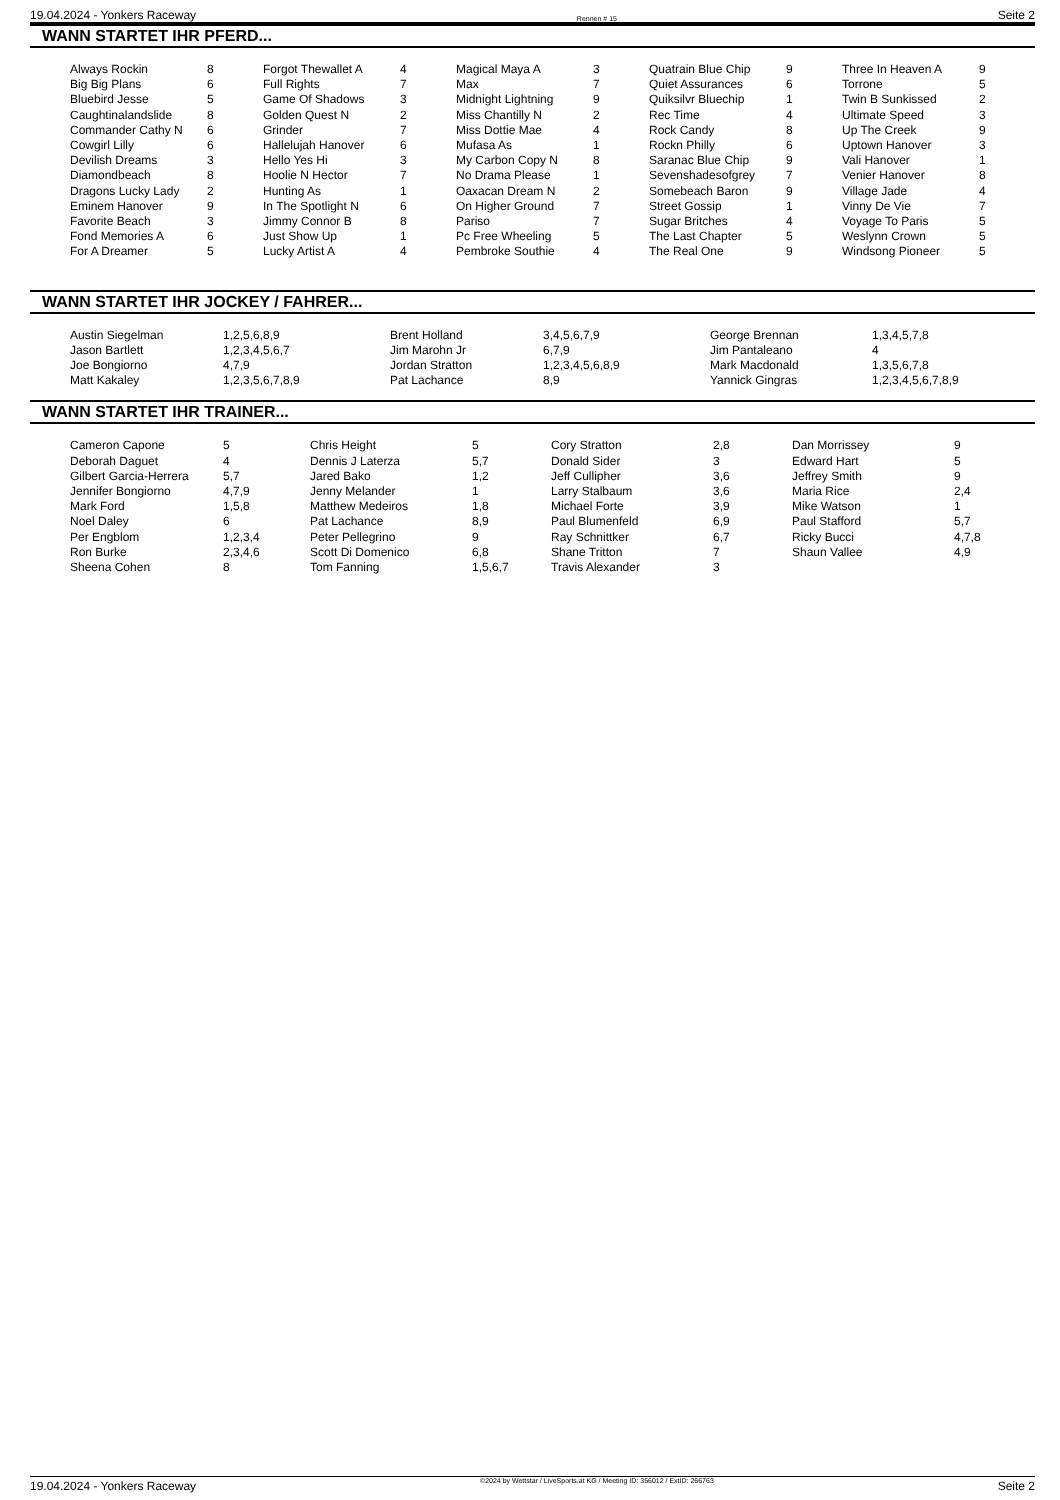19.04.2024 - Yonkers Raceway Rennen # 15 Seite 2
WANN STARTET IHR PFERD...
| Always Rockin | 8 | Forgot Thewallet A | 4 | Magical Maya A | 3 | Quatrain Blue Chip | 9 | Three In Heaven A | 9 |
| Big Big Plans | 6 | Full Rights | 7 | Max | 7 | Quiet Assurances | 6 | Torrone | 5 |
| Bluebird Jesse | 5 | Game Of Shadows | 3 | Midnight Lightning | 9 | Quiksilvr Bluechip | 1 | Twin B Sunkissed | 2 |
| Caughtinalandslide | 8 | Golden Quest N | 2 | Miss Chantilly N | 2 | Rec Time | 4 | Ultimate Speed | 3 |
| Commander Cathy N | 6 | Grinder | 7 | Miss Dottie Mae | 4 | Rock Candy | 8 | Up The Creek | 9 |
| Cowgirl Lilly | 6 | Hallelujah Hanover | 6 | Mufasa As | 1 | Rockn Philly | 6 | Uptown Hanover | 3 |
| Devilish Dreams | 3 | Hello Yes Hi | 3 | My Carbon Copy N | 8 | Saranac Blue Chip | 9 | Vali Hanover | 1 |
| Diamondbeach | 8 | Hoolie N Hector | 7 | No Drama Please | 1 | Sevenshadesofgrey | 7 | Venier Hanover | 8 |
| Dragons Lucky Lady | 2 | Hunting As | 1 | Oaxacan Dream N | 2 | Somebeach Baron | 9 | Village Jade | 4 |
| Eminem Hanover | 9 | In The Spotlight N | 6 | On Higher Ground | 7 | Street Gossip | 1 | Vinny De Vie | 7 |
| Favorite Beach | 3 | Jimmy Connor B | 8 | Pariso | 7 | Sugar Britches | 4 | Voyage To Paris | 5 |
| Fond Memories A | 6 | Just Show Up | 1 | Pc Free Wheeling | 5 | The Last Chapter | 5 | Weslynn Crown | 5 |
| For A Dreamer | 5 | Lucky Artist A | 4 | Pembroke Southie | 4 | The Real One | 9 | Windsong Pioneer | 5 |
WANN STARTET IHR JOCKEY / FAHRER...
| Austin Siegelman | 1,2,5,6,8,9 | Brent Holland | 3,4,5,6,7,9 | George Brennan | 1,3,4,5,7,8 |
| Jason Bartlett | 1,2,3,4,5,6,7 | Jim Marohn Jr | 6,7,9 | Jim Pantaleano | 4 |
| Joe Bongiorno | 4,7,9 | Jordan Stratton | 1,2,3,4,5,6,8,9 | Mark Macdonald | 1,3,5,6,7,8 |
| Matt Kakaley | 1,2,3,5,6,7,8,9 | Pat Lachance | 8,9 | Yannick Gingras | 1,2,3,4,5,6,7,8,9 |
WANN STARTET IHR TRAINER...
| Cameron Capone | 5 | Chris Height | 5 | Cory Stratton | 2,8 | Dan Morrissey | 9 |
| Deborah Daguet | 4 | Dennis J Laterza | 5,7 | Donald Sider | 3 | Edward Hart | 5 |
| Gilbert Garcia-Herrera | 5,7 | Jared Bako | 1,2 | Jeff Cullipher | 3,6 | Jeffrey Smith | 9 |
| Jennifer Bongiorno | 4,7,9 | Jenny Melander | 1 | Larry Stalbaum | 3,6 | Maria Rice | 2,4 |
| Mark Ford | 1,5,8 | Matthew Medeiros | 1,8 | Michael Forte | 3,9 | Mike Watson | 1 |
| Noel Daley | 6 | Pat Lachance | 8,9 | Paul Blumenfeld | 6,9 | Paul Stafford | 5,7 |
| Per Engblom | 1,2,3,4 | Peter Pellegrino | 9 | Ray Schnittker | 6,7 | Ricky Bucci | 4,7,8 |
| Ron Burke | 2,3,4,6 | Scott Di Domenico | 6,8 | Shane Tritton | 7 | Shaun Vallee | 4,9 |
| Sheena Cohen | 8 | Tom Fanning | 1,5,6,7 | Travis Alexander | 3 | | |
19.04.2024 - Yonkers Raceway ©2024 by Wettstar / LiveSports.at KG / Meeting ID: 356012 / ExtID: 266763 Seite 2